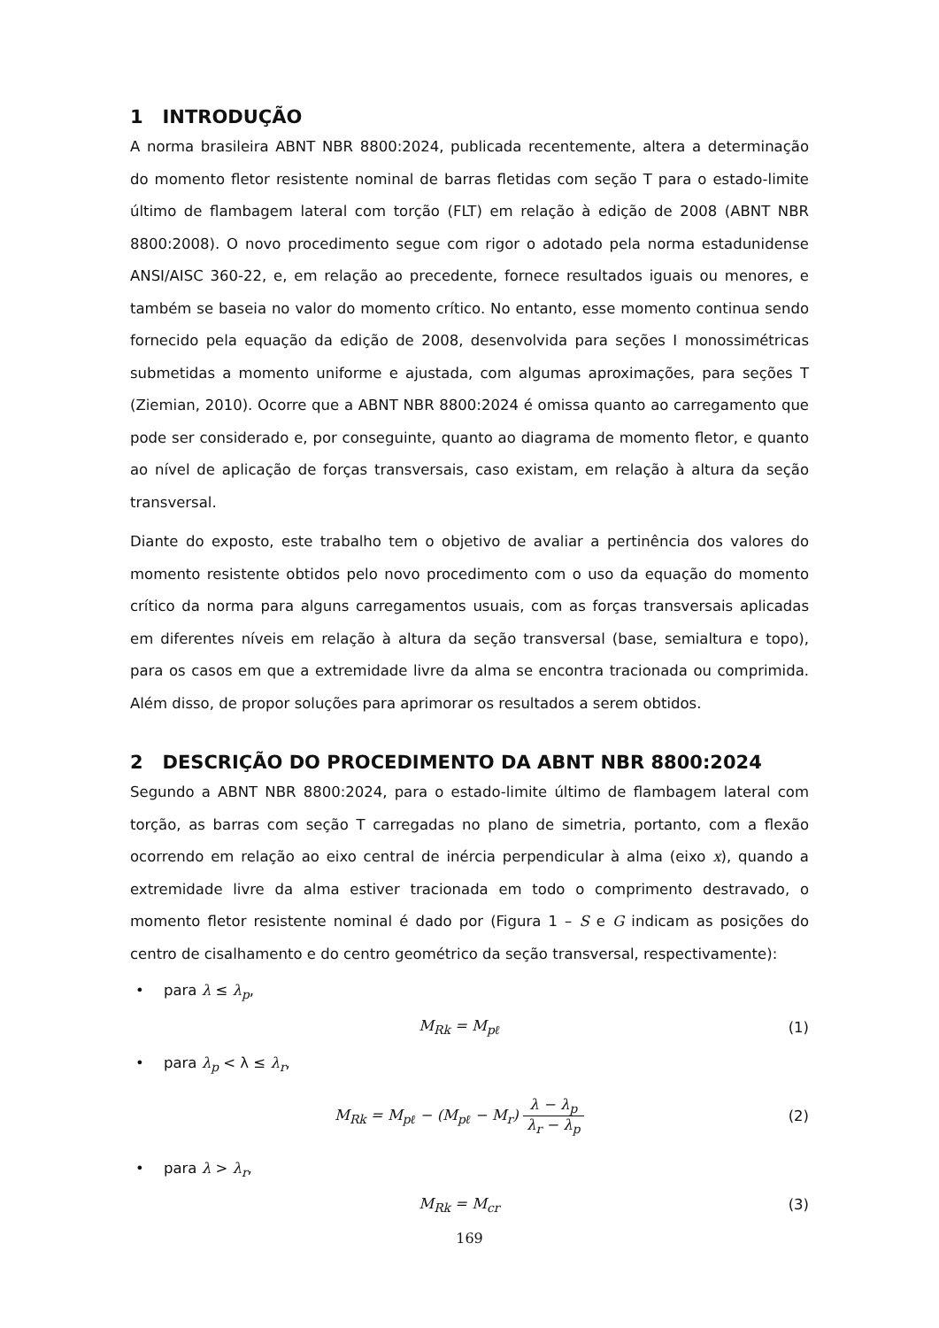1 INTRODUÇÃO
A norma brasileira ABNT NBR 8800:2024, publicada recentemente, altera a determinação do momento fletor resistente nominal de barras fletidas com seção T para o estado-limite último de flambagem lateral com torção (FLT) em relação à edição de 2008 (ABNT NBR 8800:2008). O novo procedimento segue com rigor o adotado pela norma estadunidense ANSI/AISC 360-22, e, em relação ao precedente, fornece resultados iguais ou menores, e também se baseia no valor do momento crítico. No entanto, esse momento continua sendo fornecido pela equação da edição de 2008, desenvolvida para seções I monossimétricas submetidas a momento uniforme e ajustada, com algumas aproximações, para seções T (Ziemian, 2010). Ocorre que a ABNT NBR 8800:2024 é omissa quanto ao carregamento que pode ser considerado e, por conseguinte, quanto ao diagrama de momento fletor, e quanto ao nível de aplicação de forças transversais, caso existam, em relação à altura da seção transversal.
Diante do exposto, este trabalho tem o objetivo de avaliar a pertinência dos valores do momento resistente obtidos pelo novo procedimento com o uso da equação do momento crítico da norma para alguns carregamentos usuais, com as forças transversais aplicadas em diferentes níveis em relação à altura da seção transversal (base, semialtura e topo), para os casos em que a extremidade livre da alma se encontra tracionada ou comprimida. Além disso, de propor soluções para aprimorar os resultados a serem obtidos.
2 DESCRIÇÃO DO PROCEDIMENTO DA ABNT NBR 8800:2024
Segundo a ABNT NBR 8800:2024, para o estado-limite último de flambagem lateral com torção, as barras com seção T carregadas no plano de simetria, portanto, com a flexão ocorrendo em relação ao eixo central de inércia perpendicular à alma (eixo x), quando a extremidade livre da alma estiver tracionada em todo o comprimento destravado, o momento fletor resistente nominal é dado por (Figura 1 – S e G indicam as posições do centro de cisalhamento e do centro geométrico da seção transversal, respectivamente):
• para λ ≤ λ<sub>p</sub>,
M<sub>Rk</sub> = M<sub>pℓ</sub> (1)
• para λ<sub>p</sub> < λ ≤ λ<sub>r</sub>,
M<sub>Rk</sub> = M<sub>pℓ</sub> − (M<sub>pℓ</sub> − M<sub>r</sub>) λ − λ<sub>p</sub> λ<sub>r</sub> − λ<sub>p</sub>
(2)
• para λ > λ<sub>r</sub>,
M<sub>Rk</sub> = M<sub>cr</sub> (3)
169